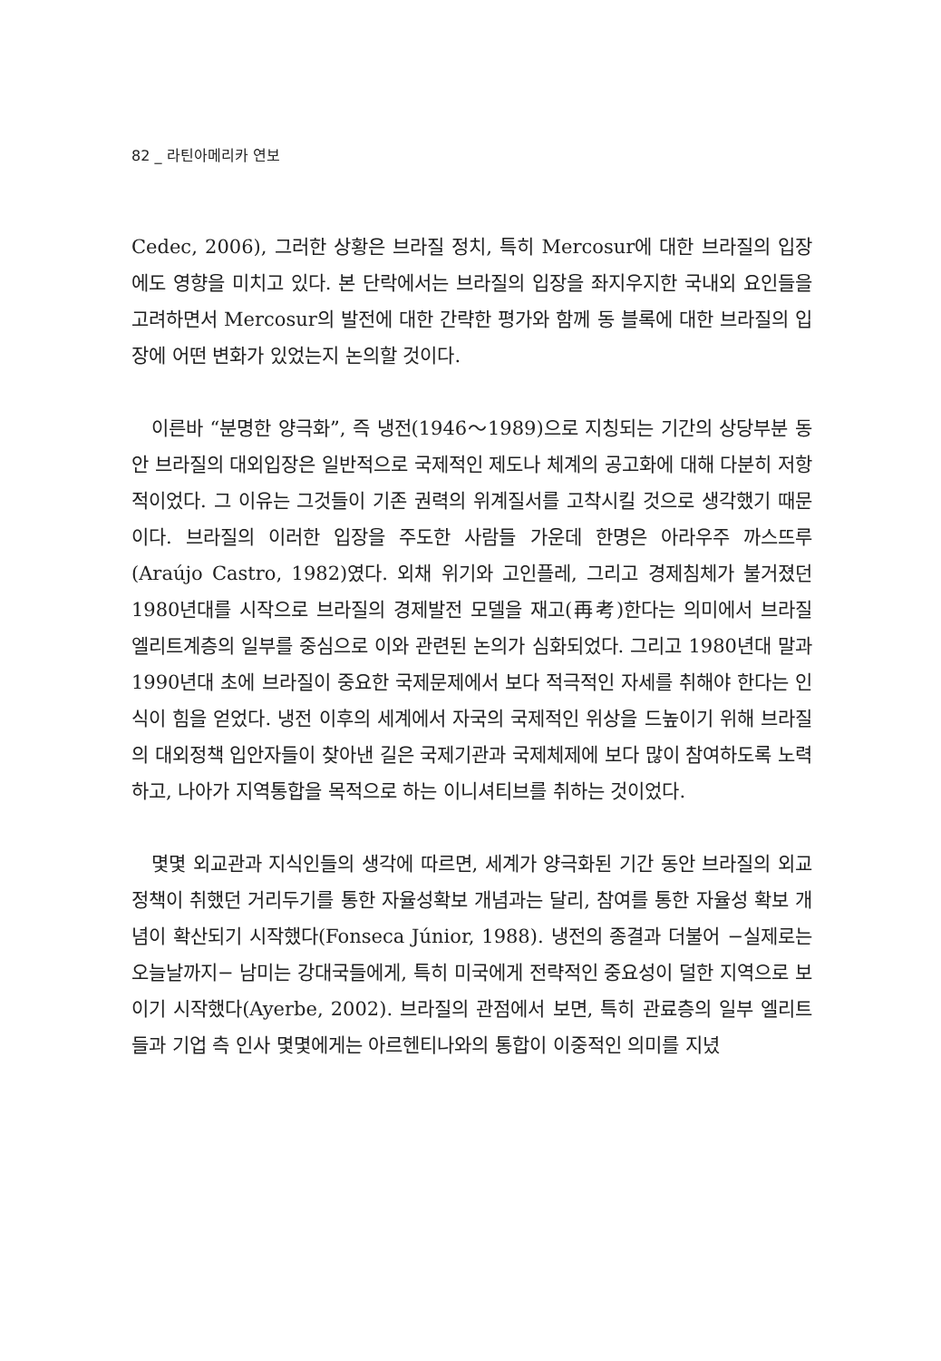82 _ 라틴아메리카 연보
Cedec, 2006), 그러한 상황은 브라질 정치, 특히 Mercosur에 대한 브라질의 입장에도 영향을 미치고 있다. 본 단락에서는 브라질의 입장을 좌지우지한 국내외 요인들을 고려하면서 Mercosur의 발전에 대한 간략한 평가와 함께 동 블록에 대한 브라질의 입장에 어떤 변화가 있었는지 논의할 것이다.
이른바 “분명한 양극화”, 즉 냉전(1946～1989)으로 지칭되는 기간의 상당부분 동안 브라질의 대외입장은 일반적으로 국제적인 제도나 체계의 공고화에 대해 다분히 저항적이었다. 그 이유는 그것들이 기존 권력의 위계질서를 고착시킬 것으로 생각했기 때문이다. 브라질의 이러한 입장을 주도한 사람들 가운데 한명은 아라우주 까스뜨루(Araújo Castro, 1982)였다. 외채 위기와 고인플레, 그리고 경제침체가 불거졌던 1980년대를 시작으로 브라질의 경제발전 모델을 재고(再考)한다는 의미에서 브라질 엘리트계층의 일부를 중심으로 이와 관련된 논의가 심화되었다. 그리고 1980년대 말과 1990년대 초에 브라질이 중요한 국제문제에서 보다 적극적인 자세를 취해야 한다는 인식이 힘을 얻었다. 냉전 이후의 세계에서 자국의 국제적인 위상을 드높이기 위해 브라질의 대외정책 입안자들이 찾아낸 길은 국제기관과 국제체제에 보다 많이 참여하도록 노력하고, 나아가 지역통합을 목적으로 하는 이니셔티브를 취하는 것이었다.
몇몇 외교관과 지식인들의 생각에 따르면, 세계가 양극화된 기간 동안 브라질의 외교정책이 취했던 거리두기를 통한 자율성확보 개념과는 달리, 참여를 통한 자율성 확보 개념이 확산되기 시작했다(Fonseca Júnior, 1988). 냉전의 종결과 더불어 −실제로는 오늘날까지− 남미는 강대국들에게, 특히 미국에게 전략적인 중요성이 덜한 지역으로 보이기 시작했다(Ayerbe, 2002). 브라질의 관점에서 보면, 특히 관료층의 일부 엘리트들과 기업 측 인사 몇몇에게는 아르헨티나와의 통합이 이중적인 의미를 지녔